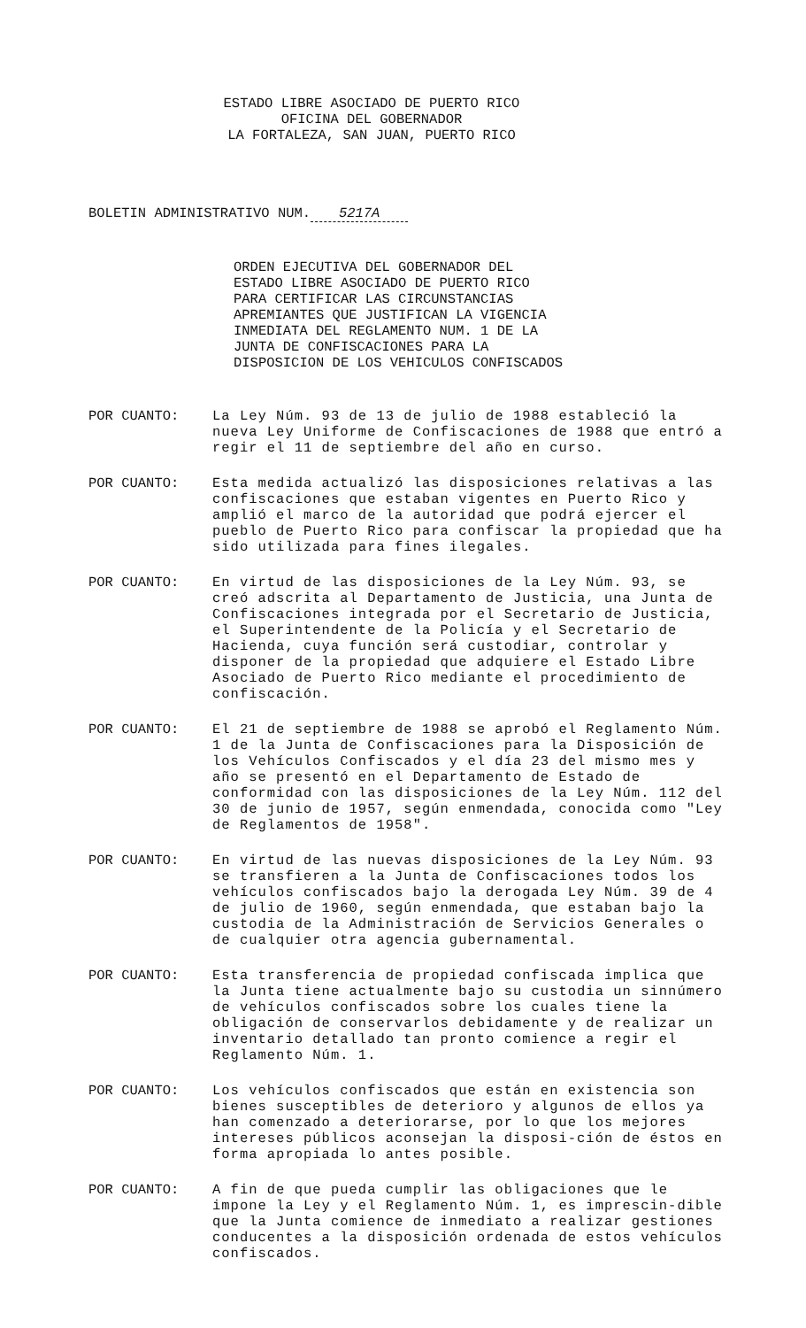ESTADO LIBRE ASOCIADO DE PUERTO RICO
OFICINA DEL GOBERNADOR
LA FORTALEZA, SAN JUAN, PUERTO RICO
BOLETIN ADMINISTRATIVO NUM. 5217A
ORDEN EJECUTIVA DEL GOBERNADOR DEL
ESTADO LIBRE ASOCIADO DE PUERTO RICO
PARA CERTIFICAR LAS CIRCUNSTANCIAS
APREMIANTES QUE JUSTIFICAN LA VIGENCIA
INMEDIATA DEL REGLAMENTO NUM. 1 DE LA
JUNTA DE CONFISCACIONES PARA LA
DISPOSICION DE LOS VEHICULOS CONFISCADOS
POR CUANTO: La Ley Núm. 93 de 13 de julio de 1988 estableció la nueva Ley Uniforme de Confiscaciones de 1988 que entró a regir el 11 de septiembre del año en curso.
POR CUANTO: Esta medida actualizó las disposiciones relativas a las confiscaciones que estaban vigentes en Puerto Rico y amplió el marco de la autoridad que podrá ejercer el pueblo de Puerto Rico para confiscar la propiedad que ha sido utilizada para fines ilegales.
POR CUANTO: En virtud de las disposiciones de la Ley Núm. 93, se creó adscrita al Departamento de Justicia, una Junta de Confiscaciones integrada por el Secretario de Justicia, el Superintendente de la Policía y el Secretario de Hacienda, cuya función será custodiar, controlar y disponer de la propiedad que adquiere el Estado Libre Asociado de Puerto Rico mediante el procedimiento de confiscación.
POR CUANTO: El 21 de septiembre de 1988 se aprobó el Reglamento Núm. 1 de la Junta de Confiscaciones para la Disposición de los Vehículos Confiscados y el día 23 del mismo mes y año se presentó en el Departamento de Estado de conformidad con las disposiciones de la Ley Núm. 112 del 30 de junio de 1957, según enmendada, conocida como "Ley de Reglamentos de 1958".
POR CUANTO: En virtud de las nuevas disposiciones de la Ley Núm. 93 se transfieren a la Junta de Confiscaciones todos los vehículos confiscados bajo la derogada Ley Núm. 39 de 4 de julio de 1960, según enmendada, que estaban bajo la custodia de la Administración de Servicios Generales o de cualquier otra agencia gubernamental.
POR CUANTO: Esta transferencia de propiedad confiscada implica que la Junta tiene actualmente bajo su custodia un sinnúmero de vehículos confiscados sobre los cuales tiene la obligación de conservarlos debidamente y de realizar un inventario detallado tan pronto comience a regir el Reglamento Núm. 1.
POR CUANTO: Los vehículos confiscados que están en existencia son bienes susceptibles de deterioro y algunos de ellos ya han comenzado a deteriorarse, por lo que los mejores intereses públicos aconsejan la disposi-ción de éstos en forma apropiada lo antes posible.
POR CUANTO: A fin de que pueda cumplir las obligaciones que le impone la Ley y el Reglamento Núm. 1, es imprescin-dible que la Junta comience de inmediato a realizar gestiones conducentes a la disposición ordenada de estos vehículos confiscados.